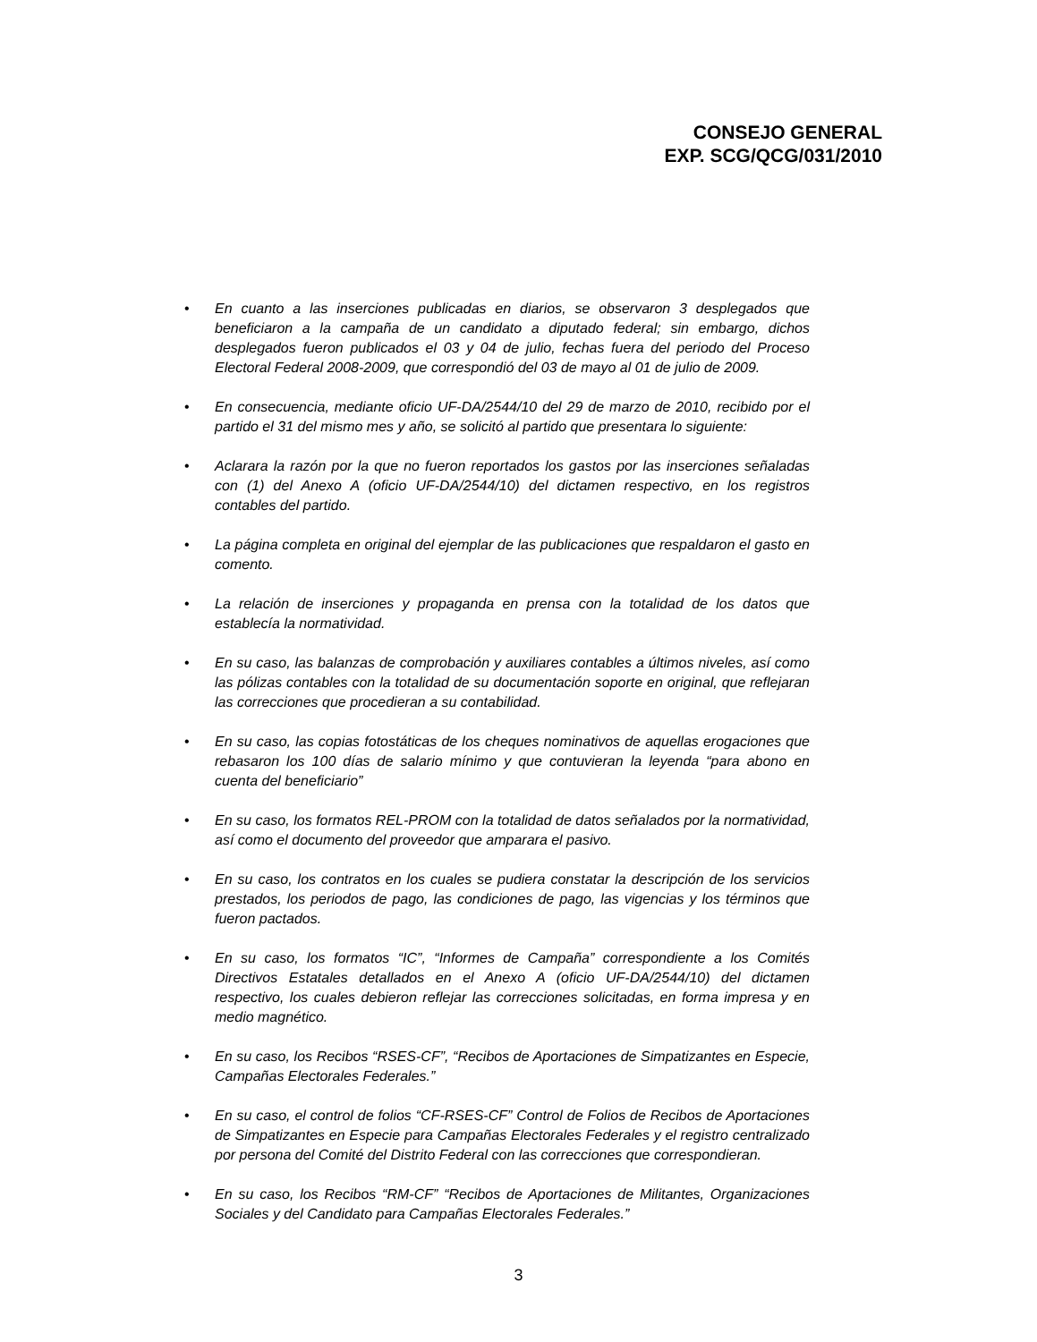CONSEJO GENERAL
EXP. SCG/QCG/031/2010
• En cuanto a las inserciones publicadas en diarios, se observaron 3 desplegados que beneficiaron a la campaña de un candidato a diputado federal; sin embargo, dichos desplegados fueron publicados el 03 y 04 de julio, fechas fuera del periodo del Proceso Electoral Federal 2008-2009, que correspondió del 03 de mayo al 01 de julio de 2009.
• En consecuencia, mediante oficio UF-DA/2544/10 del 29 de marzo de 2010, recibido por el partido el 31 del mismo mes y año, se solicitó al partido que presentara lo siguiente:
• Aclarara la razón por la que no fueron reportados los gastos por las inserciones señaladas con (1) del Anexo A (oficio UF-DA/2544/10) del dictamen respectivo, en los registros contables del partido.
• La página completa en original del ejemplar de las publicaciones que respaldaron el gasto en comento.
• La relación de inserciones y propaganda en prensa con la totalidad de los datos que establecía la normatividad.
• En su caso, las balanzas de comprobación y auxiliares contables a últimos niveles, así como las pólizas contables con la totalidad de su documentación soporte en original, que reflejaran las correcciones que procedieran a su contabilidad.
• En su caso, las copias fotostáticas de los cheques nominativos de aquellas erogaciones que rebasaron los 100 días de salario mínimo y que contuvieran la leyenda “para abono en cuenta del beneficiario”
• En su caso, los formatos REL-PROM con la totalidad de datos señalados por la normatividad, así como el documento del proveedor que amparara el pasivo.
• En su caso, los contratos en los cuales se pudiera constatar la descripción de los servicios prestados, los periodos de pago, las condiciones de pago, las vigencias y los términos que fueron pactados.
• En su caso, los formatos “IC”, “Informes de Campaña” correspondiente a los Comités Directivos Estatales detallados en el Anexo A (oficio UF-DA/2544/10) del dictamen respectivo, los cuales debieron reflejar las correcciones solicitadas, en forma impresa y en medio magnético.
• En su caso, los Recibos “RSES-CF”, “Recibos de Aportaciones de Simpatizantes en Especie, Campañas Electorales Federales.”
• En su caso, el control de folios “CF-RSES-CF” Control de Folios de Recibos de Aportaciones de Simpatizantes en Especie para Campañas Electorales Federales y el registro centralizado por persona del Comité del Distrito Federal con las correcciones que correspondieran.
• En su caso, los Recibos “RM-CF” “Recibos de Aportaciones de Militantes, Organizaciones Sociales y del Candidato para Campañas Electorales Federales.”
3